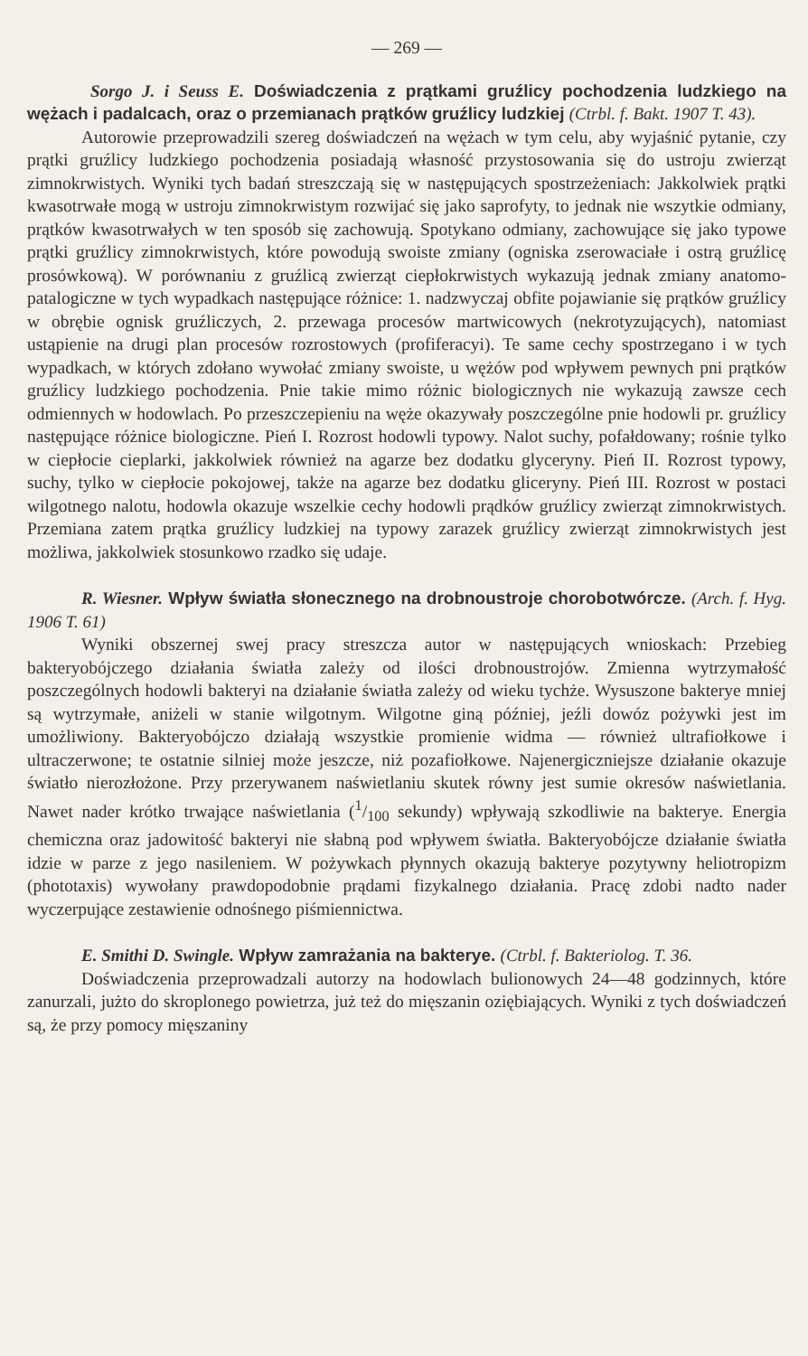— 269 —
Sorgo J. i Seuss E. Doświadczenia z prątkami gruźlicy pochodzenia ludzkiego na wężach i padalcach, oraz o przemianach prątków gruźlicy ludzkiej (Ctrbl. f. Bakt. 1907 T. 43).
Autorowie przeprowadzili szereg doświadczeń na wężach w tym celu, aby wyjaśnić pytanie, czy prątki gruźlicy ludzkiego pochodzenia posiadają własność przystosowania się do ustroju zwierząt zimnokrwistych. Wyniki tych badań streszczają się w następujących spostrzeżeniach: Jakkolwiek prątki kwasotrwałe mogą w ustroju zimnokrwistym rozwijać się jako saprofyty, to jednak nie wszytkie odmiany, prątków kwasotrwałych w ten sposób się zachowują. Spotykano odmiany, zachowujące się jako typowe prątki gruźlicy zimnokrwistych, które powodują swoiste zmiany (ogniska zserowaciałe i ostrą gruźlicę prosówkową). W porównaniu z gruźlicą zwierząt ciepłokrwistych wykazują jednak zmiany anatomo-patalogiczne w tych wypadkach następujące różnice: 1. nadzwyczaj obfite pojawianie się prątków gruźlicy w obrębie ognisk gruźliczych, 2. przewaga procesów martwicowych (nekrotyzujących), natomiast ustąpienie na drugi plan procesów rozrostowych (profiferacyi). Te same cechy spostrzegano i w tych wypadkach, w których zdołano wywołać zmiany swoiste, u wężów pod wpływem pewnych pni prątków gruźlicy ludzkiego pochodzenia. Pnie takie mimo różnic biologicznych nie wykazują zawsze cech odmiennych w hodowlach. Po przeszczepieniu na węże okazywały poszczególne pnie hodowli pr. gruźlicy następujące różnice biologiczne. Pień I. Rozrost hodowli typowy. Nalot suchy, pofałdowany; rośnie tylko w ciepłocie cieplarki, jakkolwiek również na agarze bez dodatku glyceryny. Pień II. Rozrost typowy, suchy, tylko w ciepłocie pokojowej, także na agarze bez dodatku gliceryny. Pień III. Rozrost w postaci wilgotnego nalotu, hodowla okazuje wszelkie cechy hodowli prądków gruźlicy zwierząt zimnokrwistych. Przemiana zatem prątka gruźlicy ludzkiej na typowy zarazek gruźlicy zwierząt zimnokrwistych jest możliwa, jakkolwiek stosunkowo rzadko się udaje.
R. Wiesner. Wpływ światła słonecznego na drobnoustroje chorobotwórcze. (Arch. f. Hyg. 1906 T. 61)
Wyniki obszernej swej pracy streszcza autor w następujących wnioskach: Przebieg bakteryobójczego działania światła zależy od ilości drobnoustrojów. Zmienna wytrzymałość poszczególnych hodowli bakteryi na działanie światła zależy od wieku tychże. Wysuszone bakterye mniej są wytrzymałe, aniżeli w stanie wilgotnym. Wilgotne giną później, jeźli dowóz pożywki jest im umożliwiony. Bakteryobójczo działają wszystkie promienie widma — również ultrafiołkowe i ultraczerwone; te ostatnie silniej może jeszcze, niż pozafiołkowe. Najenergiczniejsze działanie okazuje światło nierozłożone. Przy przerywanem naświetlaniu skutek równy jest sumie okresów naświetlania. Nawet nader krótko trwające naświetlania (1/100 sekundy) wpływają szkodliwie na bakterye. Energia chemiczna oraz jadowitość bakteryi nie słabną pod wpływem światła. Bakteryobójcze działanie światła idzie w parze z jego nasileniem. W pożywkach płynnych okazują bakterye pozytywny heliotropizm (phototaxis) wywołany prawdopodobnie prądami fizykalnego działania. Pracę zdobi nadto nader wyczerpujące zestawienie odnośnego piśmiennictwa.
E. Smithi D. Swingle. Wpływ zamrażania na bakterye. (Ctrbl. f. Bakteriolog. T. 36.
Doświadczenia przeprowadzali autorzy na hodowlach bulionowych 24—48 godzinnych, które zanurzali, jużto do skroplonego powietrza, już też do mięszanin oziębiających. Wyniki z tych doświadczeń są, że przy pomocy mięszaniny